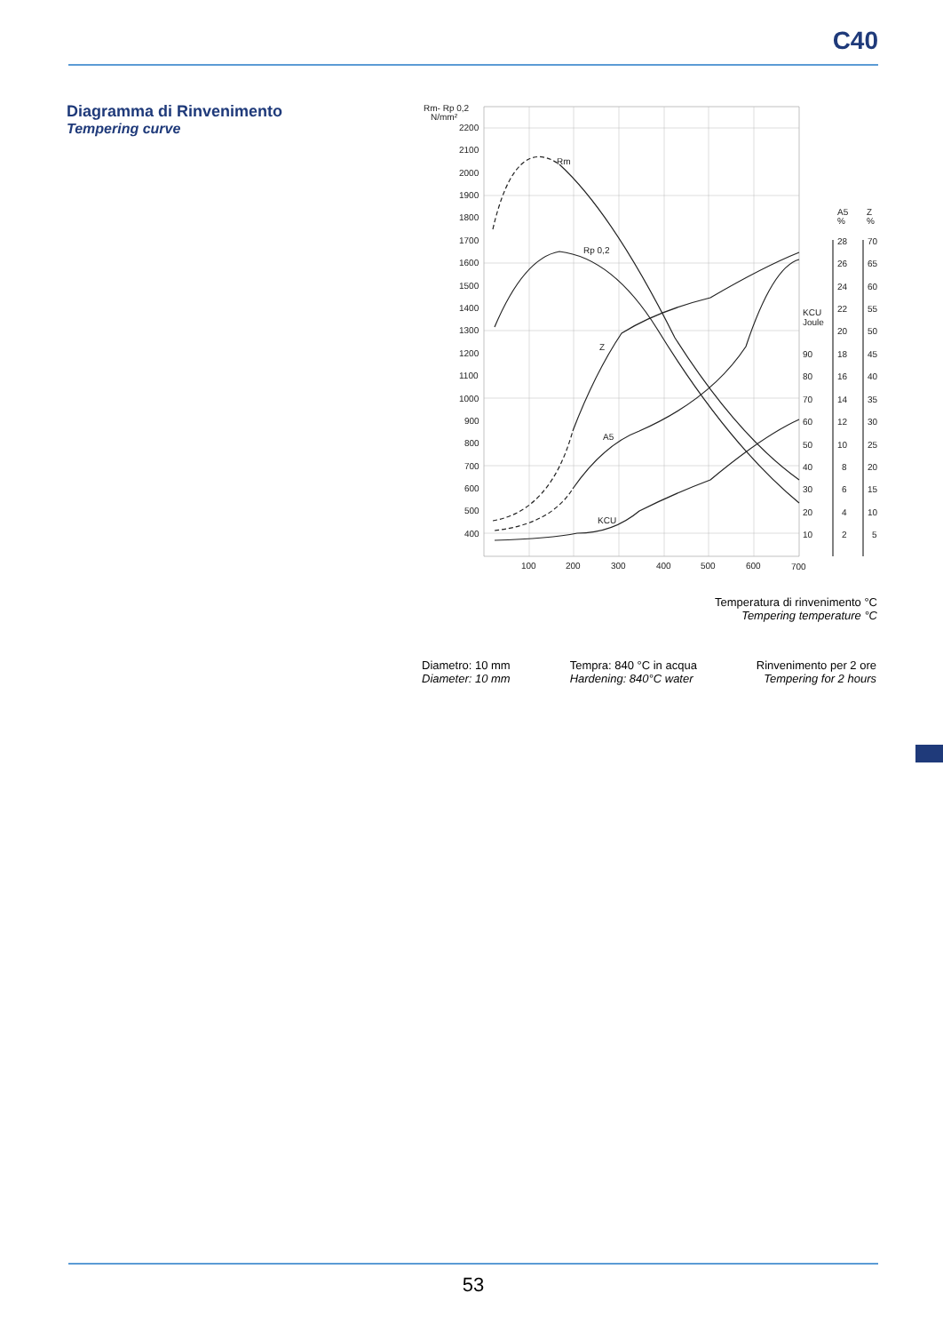C40
Diagramma di Rinvenimento
Tempering curve
Rm- Rp 0,2
N/mm²
2200
2100
2000
1900
1800
1700
1600
1500
1400
1300
1200
1100
1000
900
800
700
600
500
400
100
200
300
400
500
600
700
Rm
Rp 0,2
Z
A5
KCU
KCU
Joule
90
80
70
60
50
40
30
20
10
A5
%
Z
%
28
26
24
22
20
18
16
14
12
10
8
6
4
2
70
65
60
55
50
45
40
35
30
25
20
15
10
5
Temperatura di rinvenimento °C
Tempering temperature °C
Diametro: 10 mm
Diameter: 10 mm
Tempra: 840 °C in acqua
Hardening: 840°C water
Rinvenimento per 2 ore
Tempering for 2 hours
53